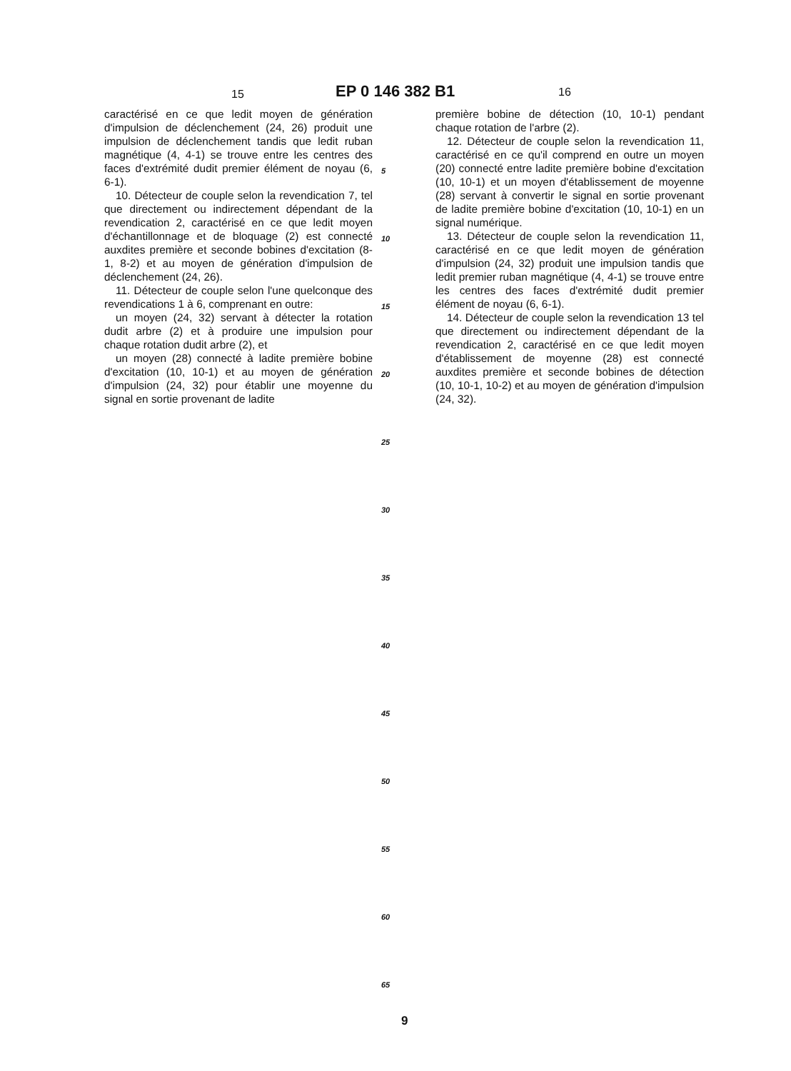15 EP 0 146 382 B1 16
caractérisé en ce que ledit moyen de génération d'impulsion de déclenchement (24, 26) produit une impulsion de déclenchement tandis que ledit ruban magnétique (4, 4-1) se trouve entre les centres des faces d'extrémité dudit premier élément de noyau (6, 6-1).
10. Détecteur de couple selon la revendication 7, tel que directement ou indirectement dépendant de la revendication 2, caractérisé en ce que ledit moyen d'échantillonnage et de bloquage (2) est connecté auxdites première et seconde bobines d'excitation (8-1, 8-2) et au moyen de génération d'impulsion de déclenchement (24, 26).
11. Détecteur de couple selon l'une quelconque des revendications 1 à 6, comprenant en outre:
un moyen (24, 32) servant à détecter la rotation dudit arbre (2) et à produire une impulsion pour chaque rotation dudit arbre (2), et
un moyen (28) connecté à ladite première bobine d'excitation (10, 10-1) et au moyen de génération d'impulsion (24, 32) pour établir une moyenne du signal en sortie provenant de ladite
5
10
15
20
25
30
35
40
45
50
55
60
65
première bobine de détection (10, 10-1) pendant chaque rotation de l'arbre (2).
12. Détecteur de couple selon la revendication 11, caractérisé en ce qu'il comprend en outre un moyen (20) connecté entre ladite première bobine d'excitation (10, 10-1) et un moyen d'établissement de moyenne (28) servant à convertir le signal en sortie provenant de ladite première bobine d'excitation (10, 10-1) en un signal numérique.
13. Détecteur de couple selon la revendication 11, caractérisé en ce que ledit moyen de génération d'impulsion (24, 32) produit une impulsion tandis que ledit premier ruban magnétique (4, 4-1) se trouve entre les centres des faces d'extrémité dudit premier élément de noyau (6, 6-1).
14. Détecteur de couple selon la revendication 13 tel que directement ou indirectement dépendant de la revendication 2, caractérisé en ce que ledit moyen d'établissement de moyenne (28) est connecté auxdites première et seconde bobines de détection (10, 10-1, 10-2) et au moyen de génération d'impulsion (24, 32).
9